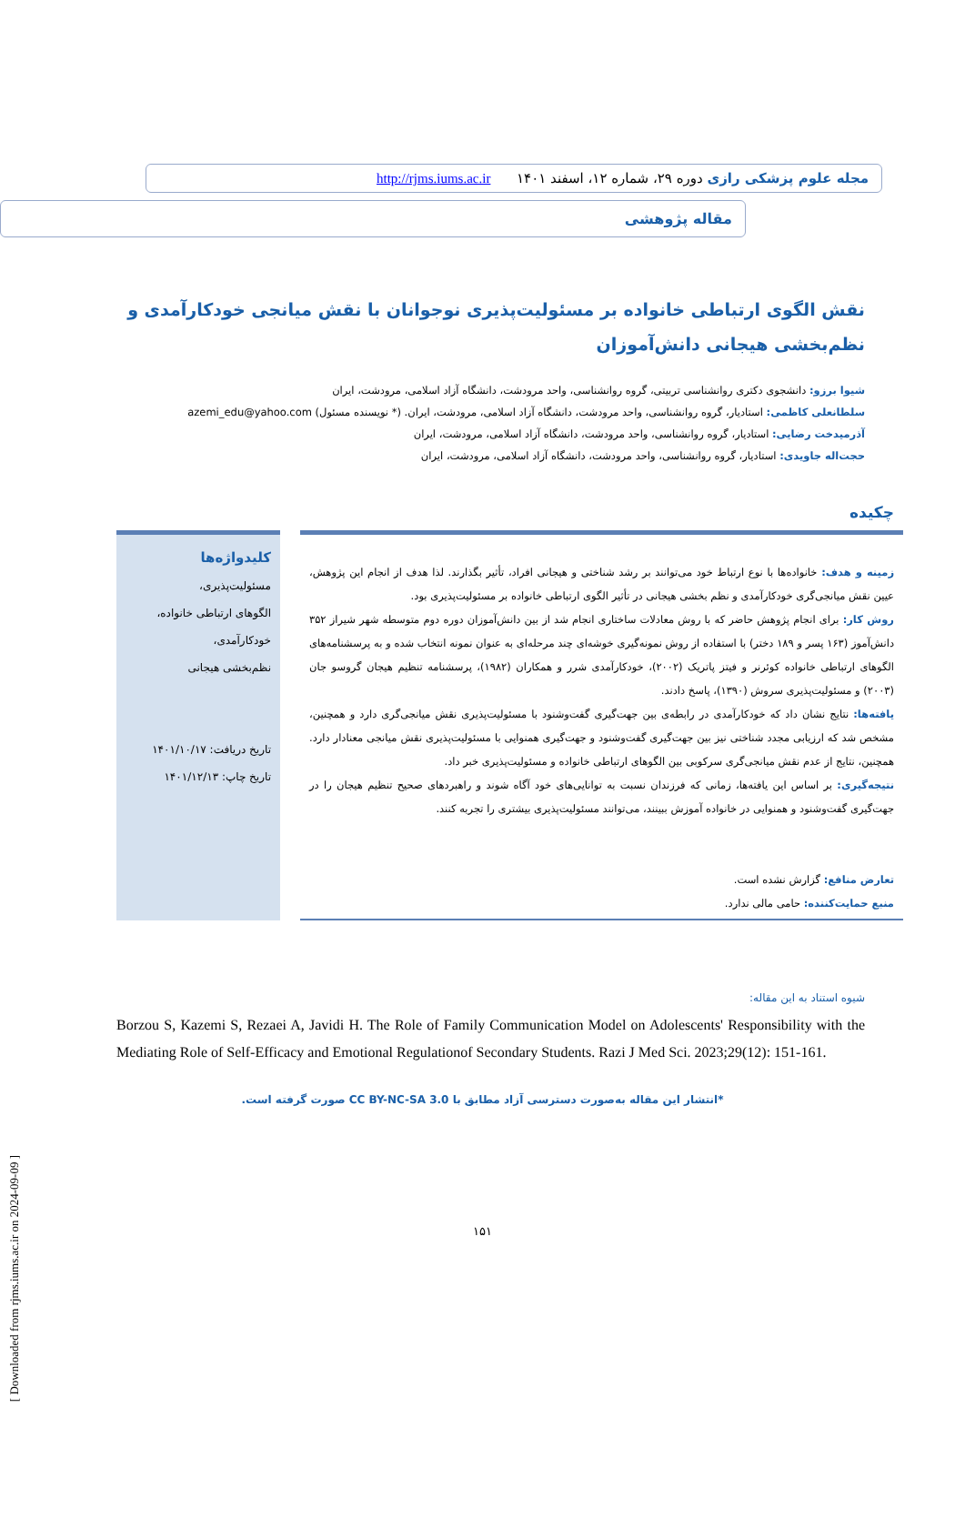[ Downloaded from rjms.iums.ac.ir on 2024-09-09 ]
مجله علوم پزشکی رازی دوره ۲۹، شماره ۱۲، اسفند ۱۴۰۱ http://rjms.iums.ac.ir
مقاله پژوهشی
نقش الگوی ارتباطی خانواده بر مسئولیت‌پذیری نوجوانان با نقش میانجی خودکارآمدی و نظم‌بخشی هیجانی دانش‌آموزان
شیوا برزو: دانشجوی دکتری روانشناسی تربیتی، گروه روانشناسی، واحد مرودشت، دانشگاه آزاد اسلامی، مرودشت، ایران
سلطانعلی کاظمی: استادیار، گروه روانشناسی، واحد مرودشت، دانشگاه آزاد اسلامی، مرودشت، ایران. (* نویسنده مسئول) azemi_edu@yahoo.com
آذرمیدخت رضایی: استادیار، گروه روانشناسی، واحد مرودشت، دانشگاه آزاد اسلامی، مرودشت، ایران
حجت‌اله جاویدی: استادیار، گروه روانشناسی، واحد مرودشت، دانشگاه آزاد اسلامی، مرودشت، ایران
چکیده
زمینه و هدف: خانواده‌ها با نوع ارتباط خود می‌توانند بر رشد شناختی و هیجانی افراد، تأثیر بگذارند. لذا هدف از انجام این پژوهش، عیین نقش میانجی‌گری خودکارآمدی و نظم بخشی هیجانی در تأثیر الگوی ارتباطی خانواده بر مسئولیت‌پذیری بود.
روش کار: برای انجام پژوهش حاضر که با روش معادلات ساختاری انجام شد از بین دانش‌آموزان دوره دوم متوسطه شهر شیراز ۳۵۲ دانش‌آموز (۱۶۳ پسر و ۱۸۹ دختر) با استفاده از روش نمونه‌گیری خوشه‌ای چند مرحله‌ای به عنوان نمونه انتخاب شده و به پرسشنامه‌های الگوهای ارتباطی خانواده کوئرنر و فیتز پاتریک (۲۰۰۲)، خودکارآمدی شرر و همکاران (۱۹۸۲)، پرسشنامه تنظیم هیجان گروسو جان (۲۰۰۳) و مسئولیت‌پذیری سروش (۱۳۹۰)، پاسخ دادند.
یافته‌ها: نتایج نشان داد که خودکارآمدی در رابطه‌ی بین جهت‌گیری گفت‌وشنود با مسئولیت‌پذیری نقش میانجی‌گری دارد و همچنین، مشخص شد که ارزیابی مجدد شناختی نیز بین جهت‌گیری گفت‌وشنود و جهت‌گیری همنوایی با مسئولیت‌پذیری نقش میانجی معنادار دارد. همچنین، نتایج از عدم نقش میانجی‌گری سرکوبی بین الگوهای ارتباطی خانواده و مسئولیت‌پذیری خبر داد.
نتیجه‌گیری: بر اساس این یافته‌ها، زمانی که فرزندان نسبت به توانایی‌های خود آگاه شوند و راهبردهای صحیح تنظیم هیجان را در جهت‌گیری گفت‌وشنود و همنوایی در خانواده آموزش ببینند، می‌توانند مسئولیت‌پذیری بیشتری را تجربه کنند.
تعارض منافع: گزارش نشده است.
منبع حمایت‌کننده: حامی مالی ندارد.
کلیدواژه‌ها
مسئولیت‌پذیری،
الگوهای ارتباطی خانواده،
خودکارآمدی،
نظم‌بخشی هیجانی
تاریخ دریافت: ۱۴۰۱/۱۰/۱۷
تاریخ چاپ: ۱۴۰۱/۱۲/۱۳
شیوه استناد به این مقاله:
Borzou S, Kazemi S, Rezaei A, Javidi H. The Role of Family Communication Model on Adolescents' Responsibility with the Mediating Role of Self-Efficacy and Emotional Regulationof Secondary Students. Razi J Med Sci. 2023;29(12): 151-161.
*انتشار این مقاله به‌صورت دسترسی آزاد مطابق با CC BY-NC-SA 3.0 صورت گرفته است.
۱۵۱